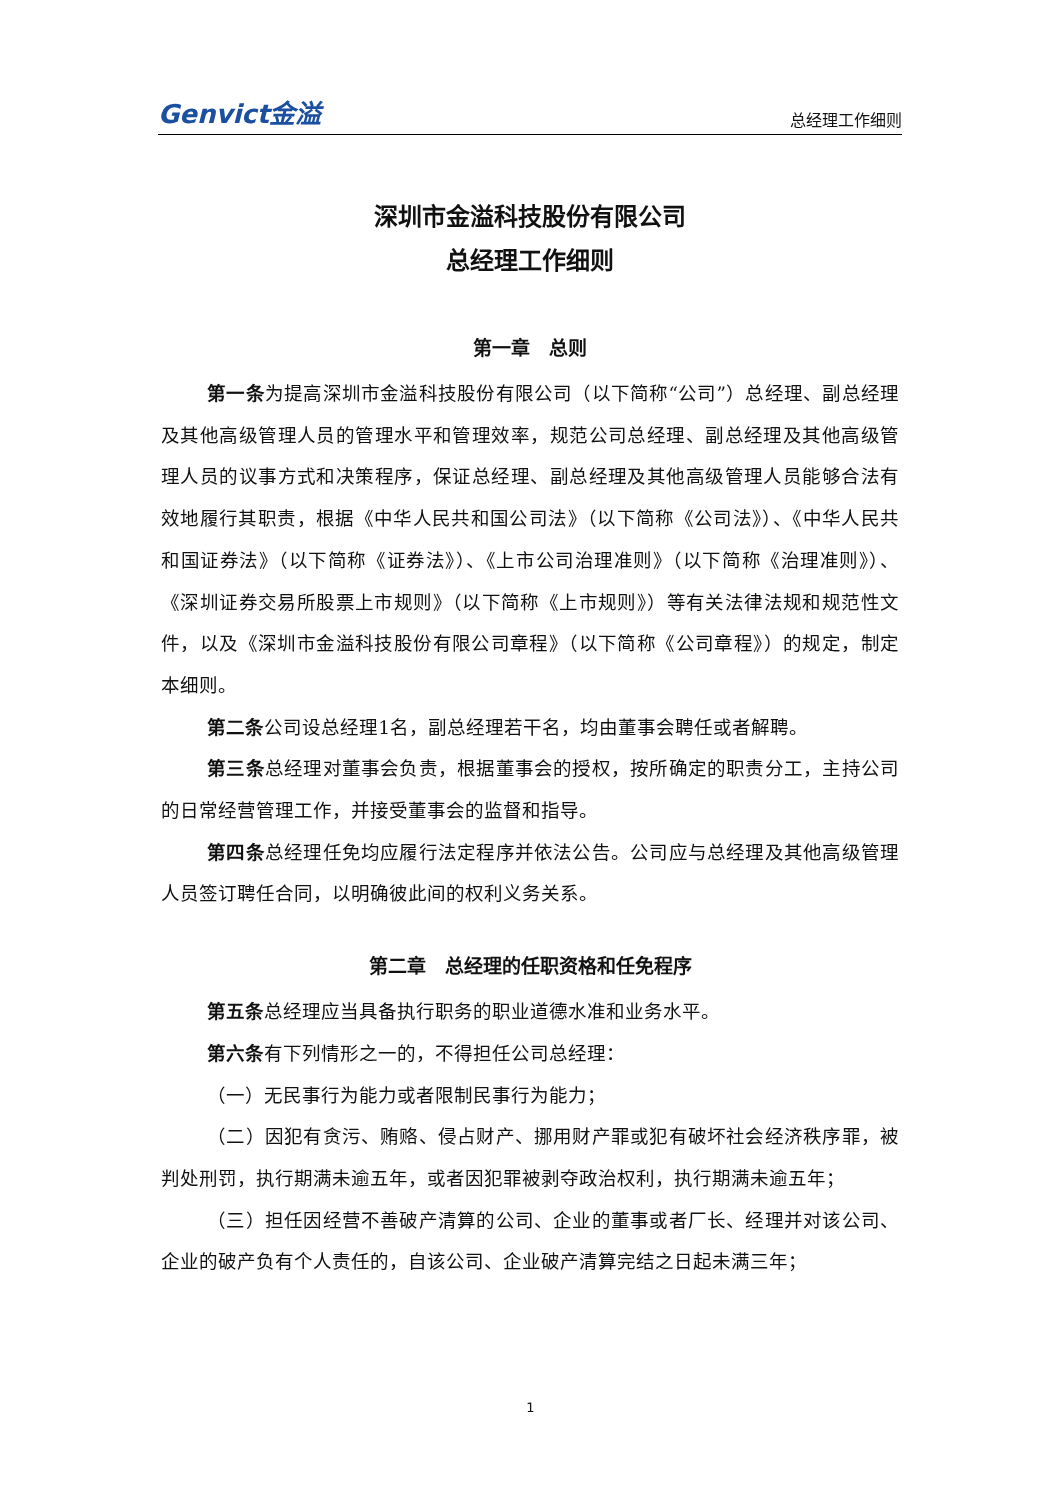Genvict金溢 总经理工作细则
深圳市金溢科技股份有限公司
总经理工作细则
第一章　总则
第一条为提高深圳市金溢科技股份有限公司（以下简称“公司”）总经理、副总经理及其他高级管理人员的管理水平和管理效率，规范公司总经理、副总经理及其他高级管理人员的议事方式和决策程序，保证总经理、副总经理及其他高级管理人员能够合法有效地履行其职责，根据《中华人民共和国公司法》（以下简称《公司法》）、《中华人民共和国证券法》（以下简称《证券法》）、《上市公司治理准则》（以下简称《治理准则》）、《深圳证券交易所股票上市规则》（以下简称《上市规则》）等有关法律法规和规范性文件，以及《深圳市金溢科技股份有限公司章程》（以下简称《公司章程》）的规定，制定本细则。
第二条公司设总经理1名，副总经理若干名，均由董事会聘任或者解聘。
第三条总经理对董事会负责，根据董事会的授权，按所确定的职责分工，主持公司的日常经营管理工作，并接受董事会的监督和指导。
第四条总经理任免均应履行法定程序并依法公告。公司应与总经理及其他高级管理人员签订聘任合同，以明确彼此间的权利义务关系。
第二章　总经理的任职资格和任免程序
第五条总经理应当具备执行职务的职业道德水准和业务水平。
第六条有下列情形之一的，不得担任公司总经理：
（一）无民事行为能力或者限制民事行为能力；
（二）因犯有贪污、贿赂、侵占财产、挪用财产罪或犯有破坏社会经济秩序罪，被判处刑罚，执行期满未逾五年，或者因犯罪被剥夺政治权利，执行期满未逾五年；
（三）担任因经营不善破产清算的公司、企业的董事或者厂长、经理并对该公司、企业的破产负有个人责任的，自该公司、企业破产清算完结之日起未满三年；
1